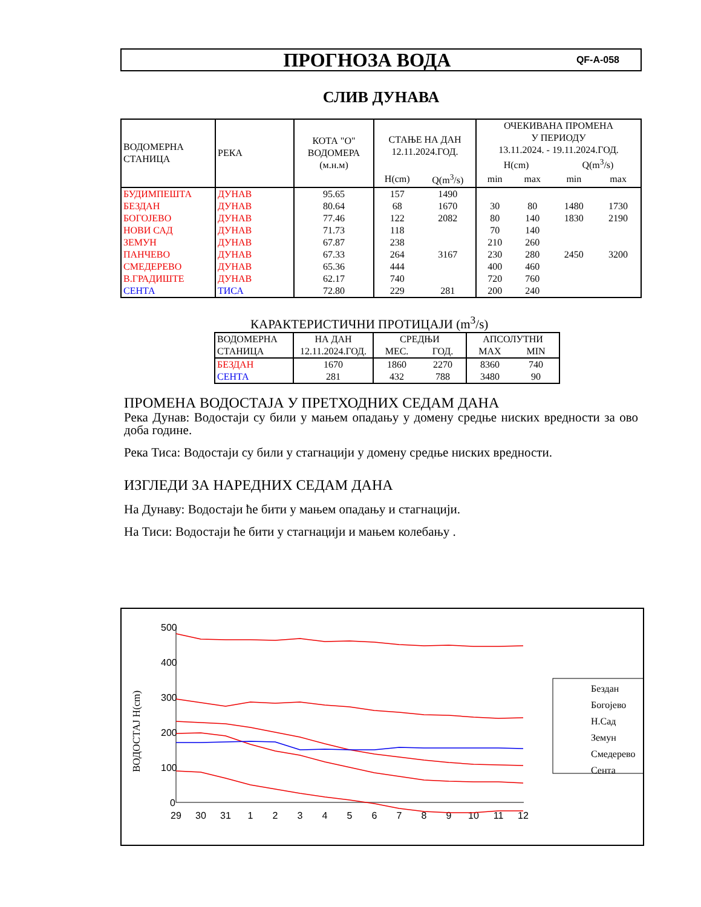ПРОГНОЗА ВОДА
QF-A-058
СЛИВ ДУНАВА
| ВОДОМЕРНА СТАНИЦА | РЕКА | КОТА "О" ВОДОМЕРА (м.н.м) | СТАЊЕ НА ДАН 12.11.2024.ГОД. | | ОЧЕКИВАНА ПРОМЕНА У ПЕРИОДУ 13.11.2024. - 19.11.2024.ГОД. H(cm) Q(m<sup>3</sup>/s) | | | |
| | | | H(cm) | Q(m<sup>3</sup>/s) | min | max | min | max |
| БУДИМПЕШТА | ДУНАВ | 95.65 | 157 | 1490 | | | | |
| БЕЗДАН | ДУНАВ | 80.64 | 68 | 1670 | 30 | 80 | 1480 | 1730 |
| БОГОЈЕВО | ДУНАВ | 77.46 | 122 | 2082 | 80 | 140 | 1830 | 2190 |
| НОВИ САД | ДУНАВ | 71.73 | 118 | | 70 | 140 | | |
| ЗЕМУН | ДУНАВ | 67.87 | 238 | | 210 | 260 | | |
| ПАНЧЕВО | ДУНАВ | 67.33 | 264 | 3167 | 230 | 280 | 2450 | 3200 |
| СМЕДЕРЕВО | ДУНАВ | 65.36 | 444 | | 400 | 460 | | |
| В.ГРАДИШТЕ | ДУНАВ | 62.17 | 740 | | 720 | 760 | | |
| СЕНТА | ТИСА | 72.80 | 229 | 281 | 200 | 240 | | |
КАРАКТЕРИСТИЧНИ ПРОТИЦАЈИ (m<sup>3</sup>/s)
| ВОДОМЕРНА | НА ДАН | СРЕДЊИ | | АПСОЛУТНИ | |
| СТАНИЦА | 12.11.2024.ГОД. | МЕС. | ГОД. | MAX | MIN |
| БЕЗДАН | 1670 | 1860 | 2270 | 8360 | 740 |
| СЕНТА | 281 | 432 | 788 | 3480 | 90 |
ПРОМЕНА ВОДОСТАЈА У ПРЕТХОДНИХ СЕДАМ ДАНА
Река Дунав: Водостаји су били у мањем опадању у домену средње ниских вредности за ово доба године.
Река Тиса: Водостаји су били у стагнацији у домену средње ниских вредности.
ИЗГЛЕДИ ЗА НАРЕДНИХ СЕДАМ ДАНА
На Дунаву: Водостаји ће бити у мањем опадању и стагнацији.
На Тиси: Водостаји ће бити у стагнацији и мањем колебању .
ВОДОСТАЈ H(cm)
500
400
300
200
100
0
29
30
31
1
2
3
4
5
6
7
8
9
10
11
12
Бездан
Богојево
Н.Сад
Земун
Смедерево
Сента